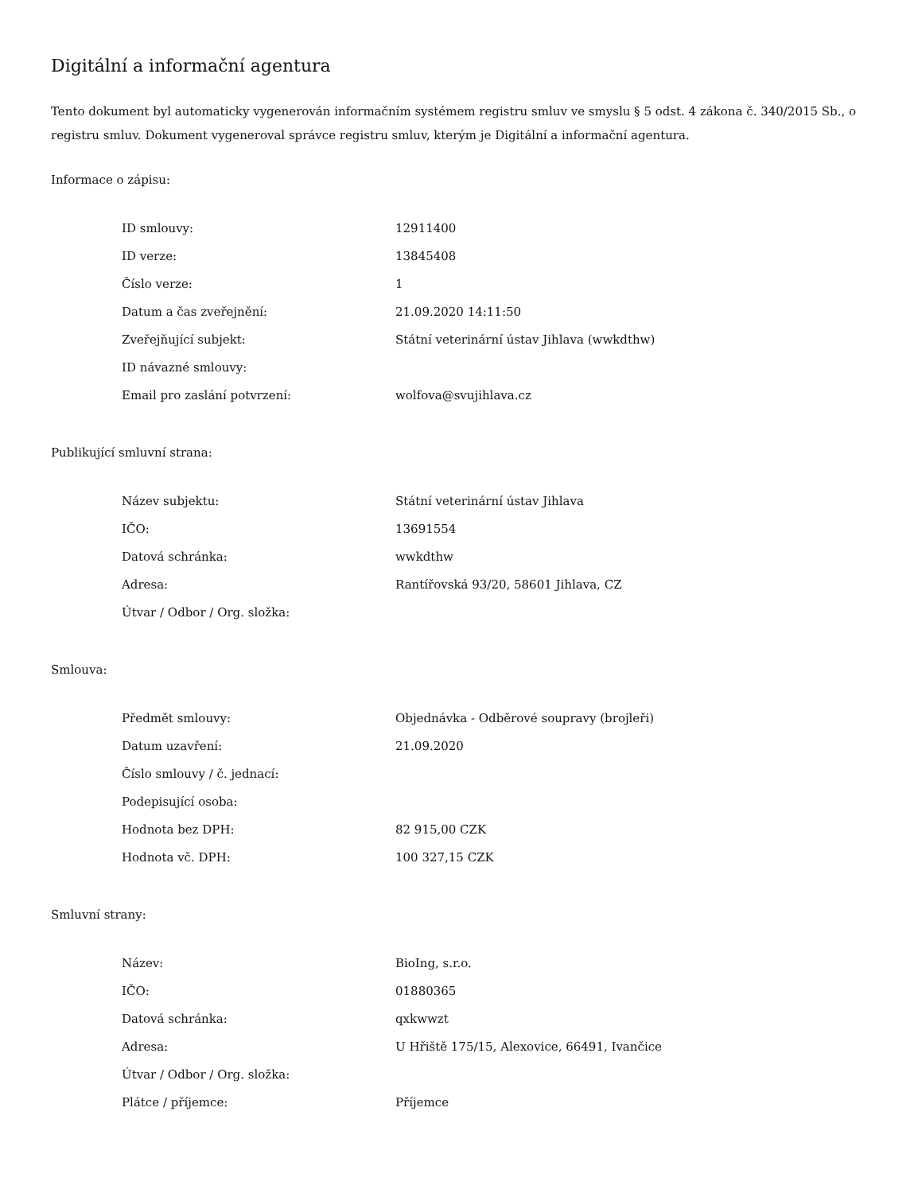Digitální a informační agentura
Tento dokument byl automaticky vygenerován informačním systémem registru smluv ve smyslu § 5 odst. 4 zákona č. 340/2015 Sb., o registru smluv. Dokument vygeneroval správce registru smluv, kterým je Digitální a informační agentura.
Informace o zápisu:
| ID smlouvy: | 12911400 |
| ID verze: | 13845408 |
| Číslo verze: | 1 |
| Datum a čas zveřejnění: | 21.09.2020 14:11:50 |
| Zveřejňující subjekt: | Státní veterinární ústav Jihlava (wwkdthw) |
| ID návazné smlouvy: | |
| Email pro zaslání potvrzení: | wolfova@svujihlava.cz |
Publikující smluvní strana:
| Název subjektu: | Státní veterinární ústav Jihlava |
| IČO: | 13691554 |
| Datová schránka: | wwkdthw |
| Adresa: | Rantířovská 93/20, 58601 Jihlava, CZ |
| Útvar / Odbor / Org. složka: | |
Smlouva:
| Předmět smlouvy: | Objednávka - Odběrové soupravy (brojleři) |
| Datum uzavření: | 21.09.2020 |
| Číslo smlouvy / č. jednací: | |
| Podepisující osoba: | |
| Hodnota bez DPH: | 82 915,00 CZK |
| Hodnota vč. DPH: | 100 327,15 CZK |
Smluvní strany:
| Název: | BioIng, s.r.o. |
| IČO: | 01880365 |
| Datová schránka: | qxkwwzt |
| Adresa: | U Hřiště 175/15, Alexovice, 66491, Ivančice |
| Útvar / Odbor / Org. složka: | |
| Plátce / příjemce: | Příjemce |